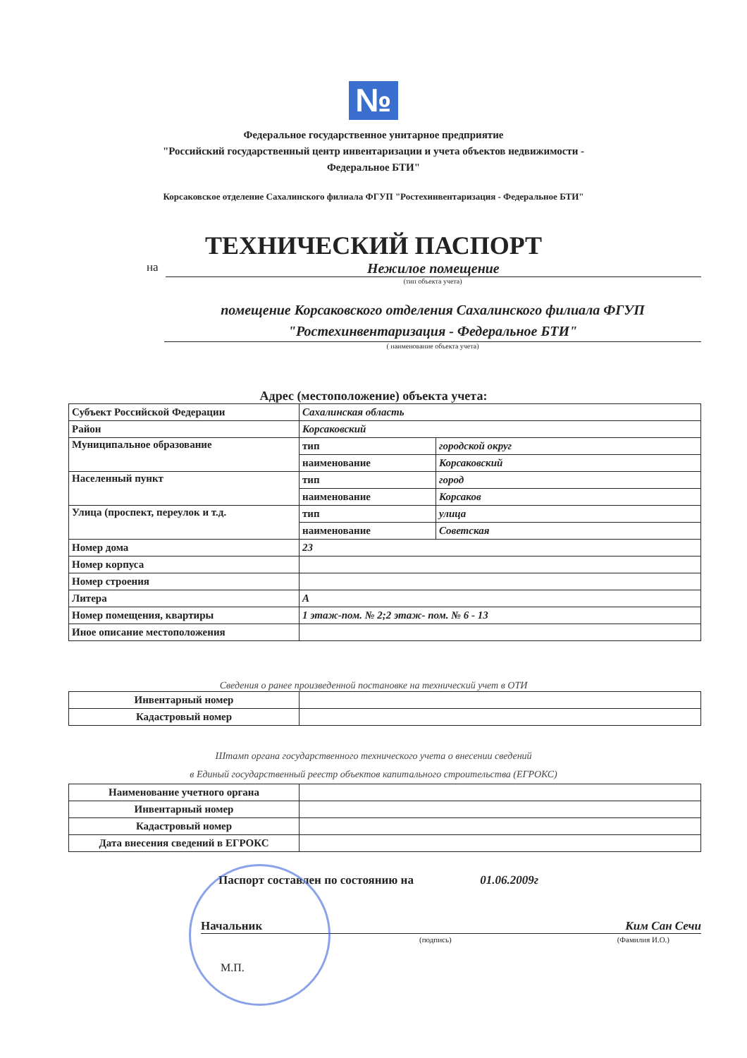№
Федеральное государственное унитарное предприятие
"Российский государственный центр инвентаризации и учета объектов недвижимости -
Федеральное БТИ"
Корсаковское отделение Сахалинского филиала ФГУП "Ростехинвентаризация - Федеральное БТИ"
ТЕХНИЧЕСКИЙ ПАСПОРТ
на
Нежилое помещение
(тип объекта учета)
помещение Корсаковского отделения Сахалинского филиала ФГУП
"Ростехинвентаризация - Федеральное БТИ"
( наименование объекта учета)
Адрес (местоположение) объекта учета:
| Субъект Российской Федерации | Сахалинская область | |
| Район | Корсаковский | |
| Муниципальное образование | тип | городской округ |
| | наименование | Корсаковский |
| Населенный пункт | тип | город |
| | наименование | Корсаков |
| Улица (проспект, переулок и т.д. | тип | улица |
| | наименование | Советская |
| Номер дома | 23 | |
| Номер корпуса | | |
| Номер строения | | |
| Литера | А | |
| Номер помещения, квартиры | 1 этаж-пом. № 2;2 этаж- пом. № 6 - 13 | |
| Иное описание местоположения | | |
Сведения о ранее произведенной постановке на технический учет в ОТИ
| Инвентарный номер | |
| Кадастровый номер | |
Штамп органа государственного технического учета о внесении сведений
в Единый государственный реестр объектов капитального строительства (ЕГРОКС)
| Наименование учетного органа | |
| Инвентарный номер | |
| Кадастровый номер | |
| Дата внесения сведений в ЕГРОКС | |
Паспорт составлен по состоянию на 01.06.2009г
Начальник Ким Сан Сечи
(подпись) (Фамилия И.О.)
М.П.